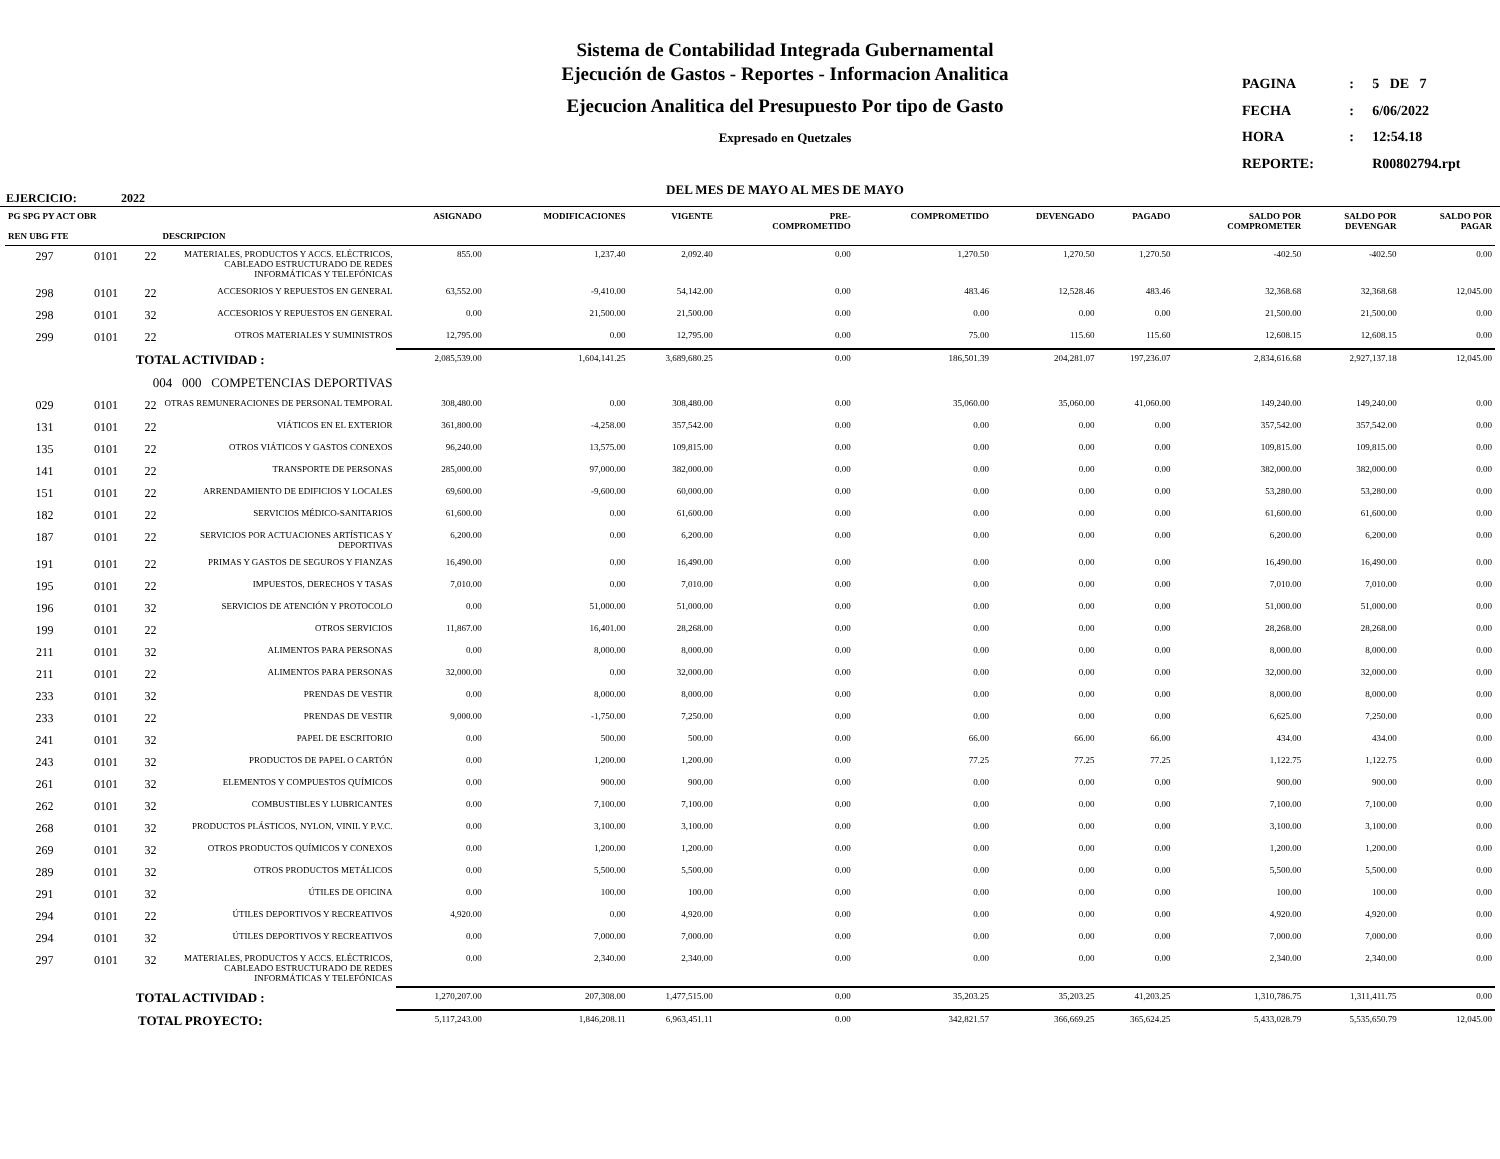Sistema de Contabilidad Integrada Gubernamental
Ejecución de Gastos - Reportes - Informacion Analitica
Ejecucion Analitica del Presupuesto Por tipo de Gasto
Expresado en Quetzales
DEL MES DE MAYO AL MES DE MAYO
| PAGINA | : | 5 DE 7 |
| FECHA | : | 6/06/2022 |
| HORA | : | 12:54.18 |
| REPORTE: | | R00802794.rpt |
EJERCICIO: 2022
| PG SPG PY ACT OBR REN UBG FTE | | | DESCRIPCION | ASIGNADO | MODIFICACIONES | VIGENTE | PRE- COMPROMETIDO | COMPROMETIDO | DEVENGADO | PAGADO | SALDO POR COMPROMETER | SALDO POR DEVENGAR | SALDO POR PAGAR |
| --- | --- | --- | --- | --- | --- | --- | --- | --- | --- | --- | --- | --- | --- |
| 297 | 0101 | 22 | MATERIALES, PRODUCTOS Y ACCS. ELÉCTRICOS, CABLEADO ESTRUCTURADO DE REDES INFORMÁTICAS Y TELEFÓNICAS | 855.00 | 1,237.40 | 2,092.40 | 0.00 | 1,270.50 | 1,270.50 | 1,270.50 | -402.50 | -402.50 | 0.00 |
| 298 | 0101 | 22 | ACCESORIOS Y REPUESTOS EN GENERAL | 63,552.00 | -9,410.00 | 54,142.00 | 0.00 | 483.46 | 12,528.46 | 483.46 | 32,368.68 | 32,368.68 | 12,045.00 |
| 298 | 0101 | 32 | ACCESORIOS Y REPUESTOS EN GENERAL | 0.00 | 21,500.00 | 21,500.00 | 0.00 | 0.00 | 0.00 | 0.00 | 21,500.00 | 21,500.00 | 0.00 |
| 299 | 0101 | 22 | OTROS MATERIALES Y SUMINISTROS | 12,795.00 | 0.00 | 12,795.00 | 0.00 | 75.00 | 115.60 | 115.60 | 12,608.15 | 12,608.15 | 0.00 |
| TOTAL ACTIVIDAD : | | | | 2,085,539.00 | 1,604,141.25 | 3,689,680.25 | 0.00 | 186,501.39 | 204,281.07 | 197,236.07 | 2,834,616.68 | 2,927,137.18 | 12,045.00 |
| | | 004 000 COMPETENCIAS DEPORTIVAS | | | | | | | | | | | |
| 029 | 0101 | 22 | OTRAS REMUNERACIONES DE PERSONAL TEMPORAL | 308,480.00 | 0.00 | 308,480.00 | 0.00 | 35,060.00 | 35,060.00 | 41,060.00 | 149,240.00 | 149,240.00 | 0.00 |
| 131 | 0101 | 22 | VIÁTICOS EN EL EXTERIOR | 361,800.00 | -4,258.00 | 357,542.00 | 0.00 | 0.00 | 0.00 | 0.00 | 357,542.00 | 357,542.00 | 0.00 |
| 135 | 0101 | 22 | OTROS VIÁTICOS Y GASTOS CONEXOS | 96,240.00 | 13,575.00 | 109,815.00 | 0.00 | 0.00 | 0.00 | 0.00 | 109,815.00 | 109,815.00 | 0.00 |
| 141 | 0101 | 22 | TRANSPORTE DE PERSONAS | 285,000.00 | 97,000.00 | 382,000.00 | 0.00 | 0.00 | 0.00 | 0.00 | 382,000.00 | 382,000.00 | 0.00 |
| 151 | 0101 | 22 | ARRENDAMIENTO DE EDIFICIOS Y LOCALES | 69,600.00 | -9,600.00 | 60,000.00 | 0.00 | 0.00 | 0.00 | 0.00 | 53,280.00 | 53,280.00 | 0.00 |
| 182 | 0101 | 22 | SERVICIOS MÉDICO-SANITARIOS | 61,600.00 | 0.00 | 61,600.00 | 0.00 | 0.00 | 0.00 | 0.00 | 61,600.00 | 61,600.00 | 0.00 |
| 187 | 0101 | 22 | SERVICIOS POR ACTUACIONES ARTÍSTICAS Y DEPORTIVAS | 6,200.00 | 0.00 | 6,200.00 | 0.00 | 0.00 | 0.00 | 0.00 | 6,200.00 | 6,200.00 | 0.00 |
| 191 | 0101 | 22 | PRIMAS Y GASTOS DE SEGUROS Y FIANZAS | 16,490.00 | 0.00 | 16,490.00 | 0.00 | 0.00 | 0.00 | 0.00 | 16,490.00 | 16,490.00 | 0.00 |
| 195 | 0101 | 22 | IMPUESTOS, DERECHOS Y TASAS | 7,010.00 | 0.00 | 7,010.00 | 0.00 | 0.00 | 0.00 | 0.00 | 7,010.00 | 7,010.00 | 0.00 |
| 196 | 0101 | 32 | SERVICIOS DE ATENCIÓN Y PROTOCOLO | 0.00 | 51,000.00 | 51,000.00 | 0.00 | 0.00 | 0.00 | 0.00 | 51,000.00 | 51,000.00 | 0.00 |
| 199 | 0101 | 22 | OTROS SERVICIOS | 11,867.00 | 16,401.00 | 28,268.00 | 0.00 | 0.00 | 0.00 | 0.00 | 28,268.00 | 28,268.00 | 0.00 |
| 211 | 0101 | 32 | ALIMENTOS PARA PERSONAS | 0.00 | 8,000.00 | 8,000.00 | 0.00 | 0.00 | 0.00 | 0.00 | 8,000.00 | 8,000.00 | 0.00 |
| 211 | 0101 | 22 | ALIMENTOS PARA PERSONAS | 32,000.00 | 0.00 | 32,000.00 | 0.00 | 0.00 | 0.00 | 0.00 | 32,000.00 | 32,000.00 | 0.00 |
| 233 | 0101 | 32 | PRENDAS DE VESTIR | 0.00 | 8,000.00 | 8,000.00 | 0.00 | 0.00 | 0.00 | 0.00 | 8,000.00 | 8,000.00 | 0.00 |
| 233 | 0101 | 22 | PRENDAS DE VESTIR | 9,000.00 | -1,750.00 | 7,250.00 | 0.00 | 0.00 | 0.00 | 0.00 | 6,625.00 | 7,250.00 | 0.00 |
| 241 | 0101 | 32 | PAPEL DE ESCRITORIO | 0.00 | 500.00 | 500.00 | 0.00 | 66.00 | 66.00 | 66.00 | 434.00 | 434.00 | 0.00 |
| 243 | 0101 | 32 | PRODUCTOS DE PAPEL O CARTÓN | 0.00 | 1,200.00 | 1,200.00 | 0.00 | 77.25 | 77.25 | 77.25 | 1,122.75 | 1,122.75 | 0.00 |
| 261 | 0101 | 32 | ELEMENTOS Y COMPUESTOS QUÍMICOS | 0.00 | 900.00 | 900.00 | 0.00 | 0.00 | 0.00 | 0.00 | 900.00 | 900.00 | 0.00 |
| 262 | 0101 | 32 | COMBUSTIBLES Y LUBRICANTES | 0.00 | 7,100.00 | 7,100.00 | 0.00 | 0.00 | 0.00 | 0.00 | 7,100.00 | 7,100.00 | 0.00 |
| 268 | 0101 | 32 | PRODUCTOS PLÁSTICOS, NYLON, VINIL Y P.V.C. | 0.00 | 3,100.00 | 3,100.00 | 0.00 | 0.00 | 0.00 | 0.00 | 3,100.00 | 3,100.00 | 0.00 |
| 269 | 0101 | 32 | OTROS PRODUCTOS QUÍMICOS Y CONEXOS | 0.00 | 1,200.00 | 1,200.00 | 0.00 | 0.00 | 0.00 | 0.00 | 1,200.00 | 1,200.00 | 0.00 |
| 289 | 0101 | 32 | OTROS PRODUCTOS METÁLICOS | 0.00 | 5,500.00 | 5,500.00 | 0.00 | 0.00 | 0.00 | 0.00 | 5,500.00 | 5,500.00 | 0.00 |
| 291 | 0101 | 32 | ÚTILES DE OFICINA | 0.00 | 100.00 | 100.00 | 0.00 | 0.00 | 0.00 | 0.00 | 100.00 | 100.00 | 0.00 |
| 294 | 0101 | 22 | ÚTILES DEPORTIVOS Y RECREATIVOS | 4,920.00 | 0.00 | 4,920.00 | 0.00 | 0.00 | 0.00 | 0.00 | 4,920.00 | 4,920.00 | 0.00 |
| 294 | 0101 | 32 | ÚTILES DEPORTIVOS Y RECREATIVOS | 0.00 | 7,000.00 | 7,000.00 | 0.00 | 0.00 | 0.00 | 0.00 | 7,000.00 | 7,000.00 | 0.00 |
| 297 | 0101 | 32 | MATERIALES, PRODUCTOS Y ACCS. ELÉCTRICOS, CABLEADO ESTRUCTURADO DE REDES INFORMÁTICAS Y TELEFÓNICAS | 0.00 | 2,340.00 | 2,340.00 | 0.00 | 0.00 | 0.00 | 0.00 | 2,340.00 | 2,340.00 | 0.00 |
| TOTAL ACTIVIDAD : | | | | 1,270,207.00 | 207,308.00 | 1,477,515.00 | 0.00 | 35,203.25 | 35,203.25 | 41,203.25 | 1,310,786.75 | 1,311,411.75 | 0.00 |
| TOTAL PROYECTO: | | | | 5,117,243.00 | 1,846,208.11 | 6,963,451.11 | 0.00 | 342,821.57 | 366,669.25 | 365,624.25 | 5,433,028.79 | 5,535,650.79 | 12,045.00 |